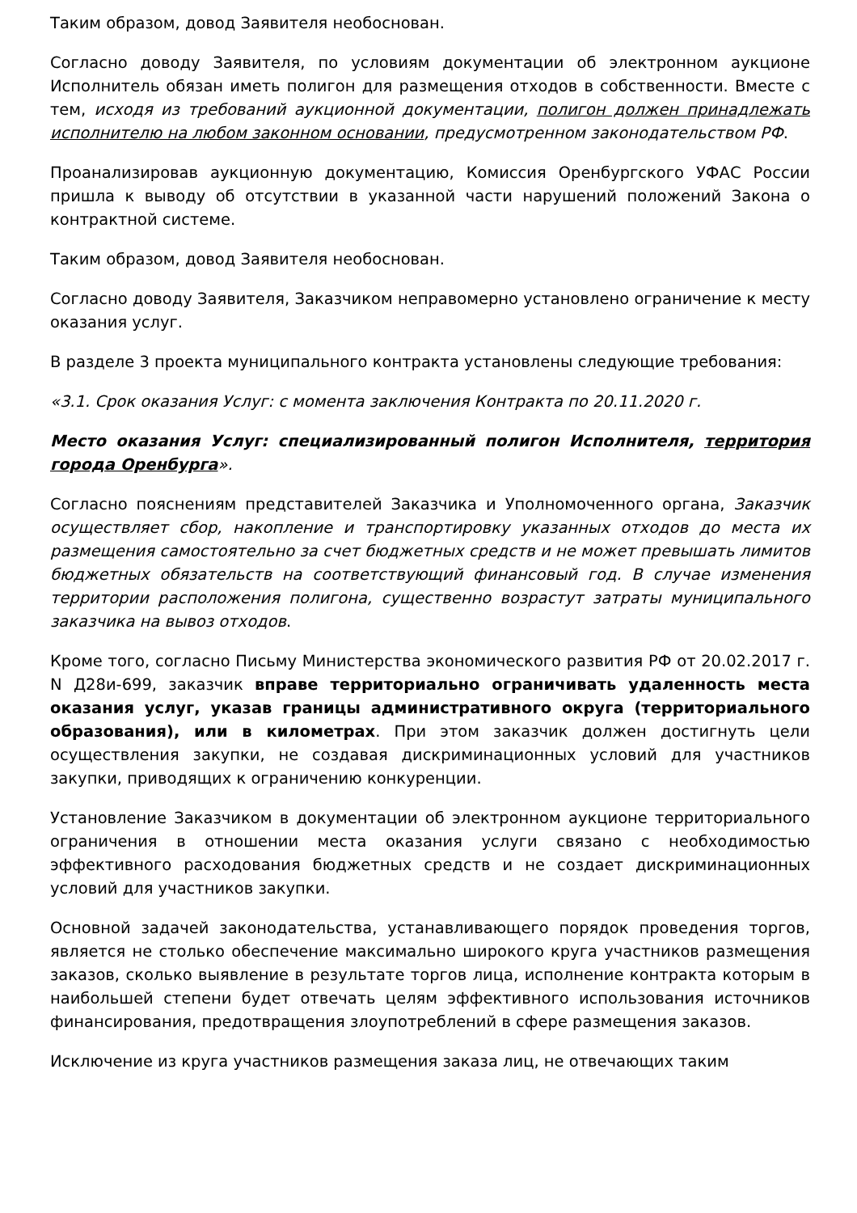Таким образом, довод Заявителя необоснован.
Согласно доводу Заявителя, по условиям документации об электронном аукционе Исполнитель обязан иметь полигон для размещения отходов в собственности. Вместе с тем, исходя из требований аукционной документации, полигон должен принадлежать исполнителю на любом законном основании, предусмотренном законодательством РФ.
Проанализировав аукционную документацию, Комиссия Оренбургского УФАС России пришла к выводу об отсутствии в указанной части нарушений положений Закона о контрактной системе.
Таким образом, довод Заявителя необоснован.
Согласно доводу Заявителя, Заказчиком неправомерно установлено ограничение к месту оказания услуг.
В разделе 3 проекта муниципального контракта установлены следующие требования:
«3.1. Срок оказания Услуг: с момента заключения Контракта по 20.11.2020 г.
Место оказания Услуг: специализированный полигон Исполнителя, территория города Оренбурга».
Согласно пояснениям представителей Заказчика и Уполномоченного органа, Заказчик осуществляет сбор, накопление и транспортировку указанных отходов до места их размещения самостоятельно за счет бюджетных средств и не может превышать лимитов бюджетных обязательств на соответствующий финансовый год. В случае изменения территории расположения полигона, существенно возрастут затраты муниципального заказчика на вывоз отходов.
Кроме того, согласно Письму Министерства экономического развития РФ от 20.02.2017 г. N Д28и-699, заказчик вправе территориально ограничивать удаленность места оказания услуг, указав границы административного округа (территориального образования), или в километрах. При этом заказчик должен достигнуть цели осуществления закупки, не создавая дискриминационных условий для участников закупки, приводящих к ограничению конкуренции.
Установление Заказчиком в документации об электронном аукционе территориального ограничения в отношении места оказания услуги связано с необходимостью эффективного расходования бюджетных средств и не создает дискриминационных условий для участников закупки.
Основной задачей законодательства, устанавливающего порядок проведения торгов, является не столько обеспечение максимально широкого круга участников размещения заказов, сколько выявление в результате торгов лица, исполнение контракта которым в наибольшей степени будет отвечать целям эффективного использования источников финансирования, предотвращения злоупотреблений в сфере размещения заказов.
Исключение из круга участников размещения заказа лиц, не отвечающих таким